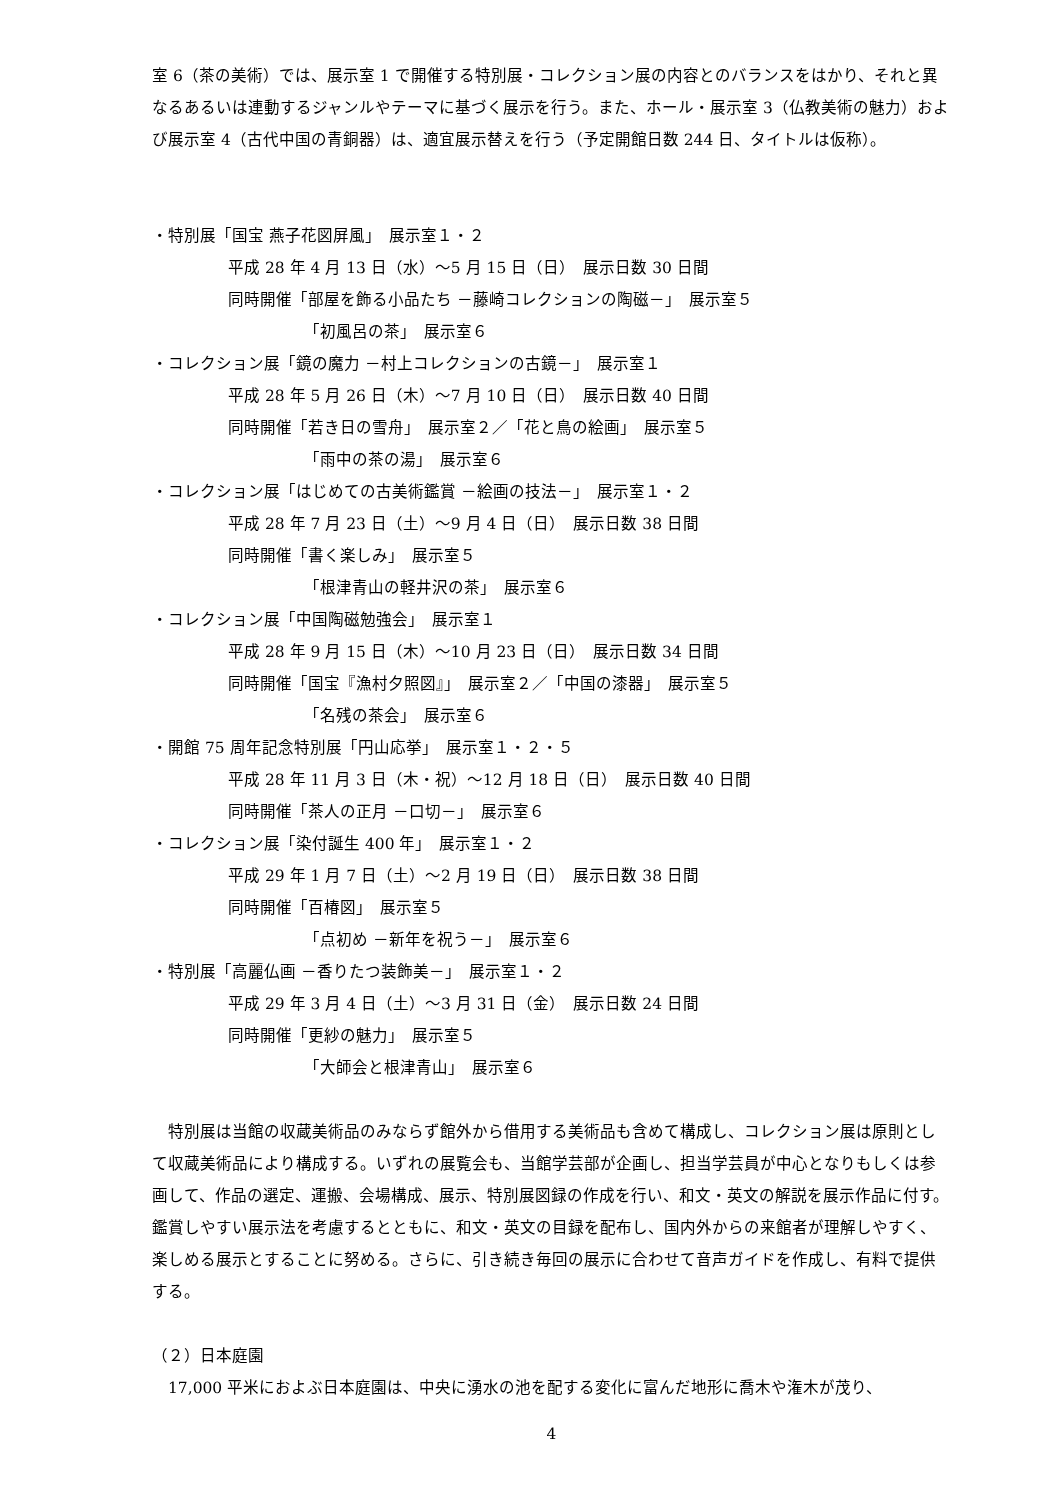室 6（茶の美術）では、展示室 1 で開催する特別展・コレクション展の内容とのバランスをはかり、それと異なるあるいは連動するジャンルやテーマに基づく展示を行う。また、ホール・展示室 3（仏教美術の魅力）および展示室 4（古代中国の青銅器）は、適宜展示替えを行う（予定開館日数 244 日、タイトルは仮称）。
・特別展「国宝 燕子花図屏風」　展示室１・２
平成 28 年 4 月 13 日（水）～5 月 15 日（日）　展示日数 30 日間
同時開催「部屋を飾る小品たち －藤崎コレクションの陶磁－」　展示室５
「初風呂の茶」　展示室６
・コレクション展「鏡の魔力 －村上コレクションの古鏡－」　展示室１
平成 28 年 5 月 26 日（木）～7 月 10 日（日）　展示日数 40 日間
同時開催「若き日の雪舟」　展示室２／「花と鳥の絵画」　展示室５
「雨中の茶の湯」　展示室６
・コレクション展「はじめての古美術鑑賞 －絵画の技法－」　展示室１・２
平成 28 年 7 月 23 日（土）～9 月 4 日（日）　展示日数 38 日間
同時開催「書く楽しみ」　展示室５
「根津青山の軽井沢の茶」　展示室６
・コレクション展「中国陶磁勉強会」　展示室１
平成 28 年 9 月 15 日（木）～10 月 23 日（日）　展示日数 34 日間
同時開催「国宝『漁村夕照図』」　展示室２／「中国の漆器」　展示室５
「名残の茶会」　展示室６
・開館 75 周年記念特別展「円山応挙」　展示室１・２・５
平成 28 年 11 月 3 日（木・祝）～12 月 18 日（日）　展示日数 40 日間
同時開催「茶人の正月 －口切－」　展示室６
・コレクション展「染付誕生 400 年」　展示室１・２
平成 29 年 1 月 7 日（土）～2 月 19 日（日）　展示日数 38 日間
同時開催「百椿図」　展示室５
「点初め －新年を祝う－」　展示室６
・特別展「高麗仏画 －香りたつ装飾美－」　展示室１・２
平成 29 年 3 月 4 日（土）～3 月 31 日（金）　展示日数 24 日間
同時開催「更紗の魅力」　展示室５
「大師会と根津青山」　展示室６
　特別展は当館の収蔵美術品のみならず館外から借用する美術品も含めて構成し、コレクション展は原則として収蔵美術品により構成する。いずれの展覧会も、当館学芸部が企画し、担当学芸員が中心となりもしくは参画して、作品の選定、運搬、会場構成、展示、特別展図録の作成を行い、和文・英文の解説を展示作品に付す。鑑賞しやすい展示法を考慮するとともに、和文・英文の目録を配布し、国内外からの来館者が理解しやすく、楽しめる展示とすることに努める。さらに、引き続き毎回の展示に合わせて音声ガイドを作成し、有料で提供する。
（２）日本庭園
　17,000 平米におよぶ日本庭園は、中央に湧水の池を配する変化に富んだ地形に喬木や潅木が茂り、
4